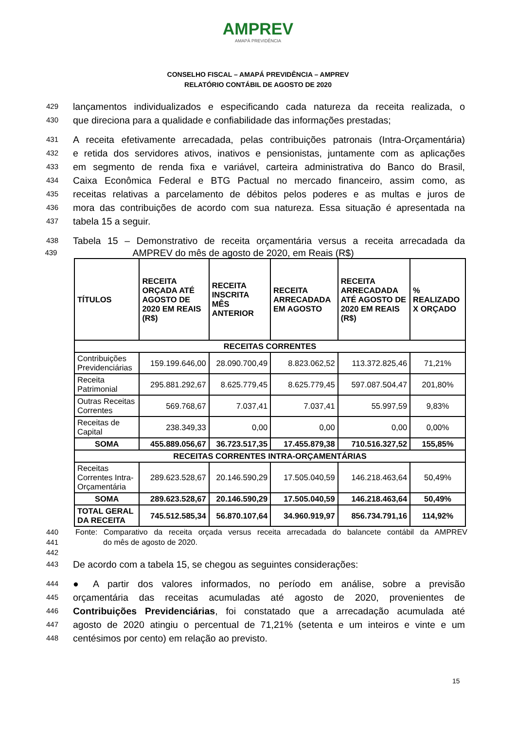AMPREV
AMAPÁ PREVIDÊNCIA
CONSELHO FISCAL – AMAPÁ PREVIDÊNCIA – AMPREV
RELATÓRIO CONTÁBIL DE AGOSTO DE 2020
429 lançamentos individualizados e especificando cada natureza da receita realizada, o
430 que direciona para a qualidade e confiabilidade das informações prestadas;
431 A receita efetivamente arrecadada, pelas contribuições patronais (Intra-Orçamentária)
432 e retida dos servidores ativos, inativos e pensionistas, juntamente com as aplicações
433 em segmento de renda fixa e variável, carteira administrativa do Banco do Brasil,
434 Caixa Econômica Federal e BTG Pactual no mercado financeiro, assim como, as
435 receitas relativas a parcelamento de débitos pelos poderes e as multas e juros de
436 mora das contribuições de acordo com sua natureza. Essa situação é apresentada na
437 tabela 15 a seguir.
438 Tabela 15 – Demonstrativo de receita orçamentária versus a receita arrecadada da
439 AMPREV do mês de agosto de 2020, em Reais (R$)
| TÍTULOS | RECEITA ORÇADA ATÉ AGOSTO DE 2020 EM REAIS (R$) | RECEITA INSCRITA MÊS ANTERIOR | RECEITA ARRECADADA EM AGOSTO | RECEITA ARRECADADA ATÉ AGOSTO DE 2020 EM REAIS (R$) | % REALIZADO X ORÇADO |
| --- | --- | --- | --- | --- | --- |
| RECEITAS CORRENTES | | | | | |
| Contribuições Previdenciárias | 159.199.646,00 | 28.090.700,49 | 8.823.062,52 | 113.372.825,46 | 71,21% |
| Receita Patrimonial | 295.881.292,67 | 8.625.779,45 | 8.625.779,45 | 597.087.504,47 | 201,80% |
| Outras Receitas Correntes | 569.768,67 | 7.037,41 | 7.037,41 | 55.997,59 | 9,83% |
| Receitas de Capital | 238.349,33 | 0,00 | 0,00 | 0,00 | 0,00% |
| SOMA | 455.889.056,67 | 36.723.517,35 | 17.455.879,38 | 710.516.327,52 | 155,85% |
| RECEITAS CORRENTES INTRA-ORÇAMENTÁRIAS | | | | | |
| Receitas Correntes Intra-Orçamentária | 289.623.528,67 | 20.146.590,29 | 17.505.040,59 | 146.218.463,64 | 50,49% |
| SOMA | 289.623.528,67 | 20.146.590,29 | 17.505.040,59 | 146.218.463,64 | 50,49% |
| TOTAL GERAL DA RECEITA | 745.512.585,34 | 56.870.107,64 | 34.960.919,97 | 856.734.791,16 | 114,92% |
440 Fonte: Comparativo da receita orçada versus receita arrecadada do balancete contábil da AMPREV
441 do mês de agosto de 2020.
442
443 De acordo com a tabela 15, se chegou as seguintes considerações:
444 ● A partir dos valores informados, no período em análise, sobre a previsão
445 orçamentária das receitas acumuladas até agosto de 2020, provenientes de
446 Contribuições Previdenciárias, foi constatado que a arrecadação acumulada até
447 agosto de 2020 atingiu o percentual de 71,21% (setenta e um inteiros e vinte e um
448 centésimos por cento) em relação ao previsto.
15